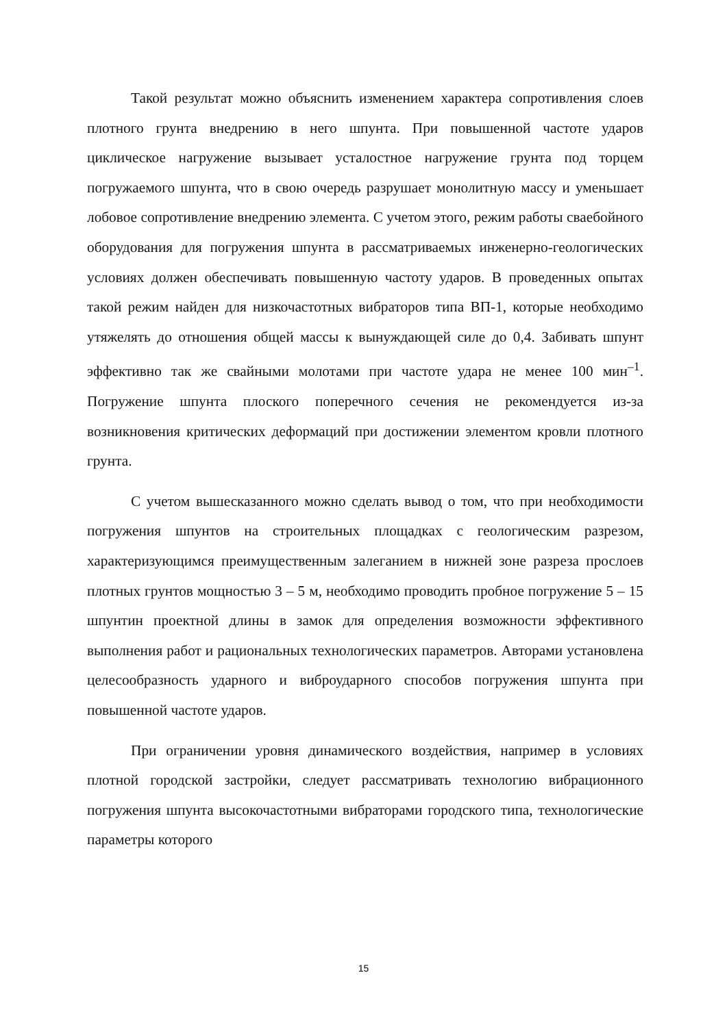Такой результат можно объяснить изменением характера сопротивления слоев плотного грунта внедрению в него шпунта. При повышенной частоте ударов циклическое нагружение вызывает усталостное нагружение грунта под торцем погружаемого шпунта, что в свою очередь разрушает монолитную массу и уменьшает лобовое сопротивление внедрению элемента. С учетом этого, режим работы сваебойного оборудования для погружения шпунта в рассматриваемых инженерно-геологических условиях должен обеспечивать повышенную частоту ударов. В проведенных опытах такой режим найден для низкочастотных вибраторов типа ВП-1, которые необходимо утяжелять до отношения общей массы к вынуждающей силе до 0,4. Забивать шпунт эффективно так же свайными молотами при частоте удара не менее 100 мин<sup>–1</sup>. Погружение шпунта плоского поперечного сечения не рекомендуется из-за возникновения критических деформаций при достижении элементом кровли плотного грунта.
С учетом вышесказанного можно сделать вывод о том, что при необходимости погружения шпунтов на строительных площадках с геологическим разрезом, характеризующимся преимущественным залеганием в нижней зоне разреза прослоев плотных грунтов мощностью 3 – 5 м, необходимо проводить пробное погружение 5 – 15 шпунтин проектной длины в замок для определения возможности эффективного выполнения работ и рациональных технологических параметров. Авторами установлена целесообразность ударного и виброударного способов погружения шпунта при повышенной частоте ударов.
При ограничении уровня динамического воздействия, например в условиях плотной городской застройки, следует рассматривать технологию вибрационного погружения шпунта высокочастотными вибраторами городского типа, технологические параметры которого
15